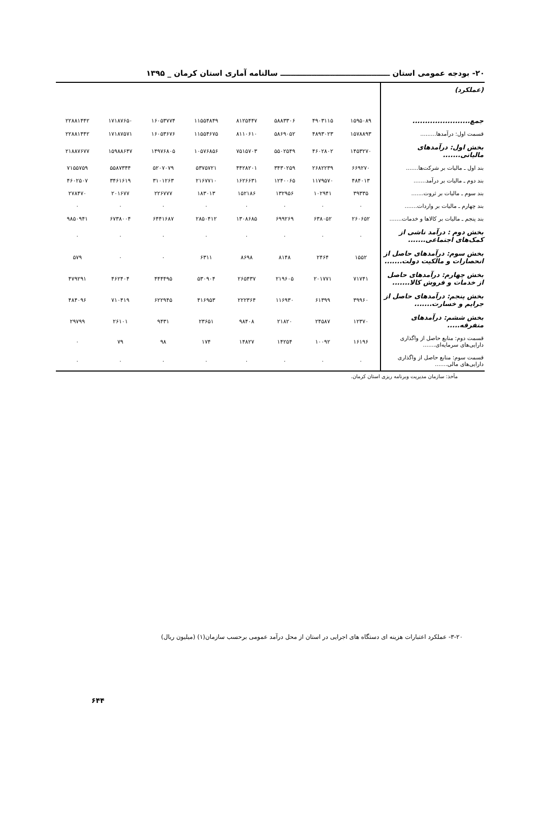۲۰- بودجه عمومی استان ــــــــــــــــــــــــــــــــــــــــــ سالنامه آماری استان کرمان _ ۱۳۹۵
| (عملکرد) | | | | | | | | |
| جمع....................... | ۱۵۹۵۰۸۹ | ۴۹۰۳۱۱۵ | ۵۸۸۳۳۰۶ | ۸۱۲۵۴۴۷ | ۱۱۵۵۴۸۴۹ | ۱۶۰۵۳۷۷۴ | ۱۷۱۸۷۶۵۰ | ۲۲۸۸۱۴۴۲ |
| قسمت اول: درآمدها......... | ۱۵۷۸۸۹۳ | ۴۸۹۳۰۲۳ | ۵۸۶۹۰۵۲ | ۸۱۱۰۶۱۰ | ۱۱۵۵۴۶۷۵ | ۱۶۰۵۳۶۷۶ | ۱۷۱۸۷۵۷۱ | ۲۲۸۸۱۴۴۲ |
| بخش اول: درآمدهای مالیاتی....... | ۱۴۵۳۲۷۰ | ۴۶۰۲۸۰۲ | ۵۵۰۲۵۴۹ | ۷۵۱۵۷۰۳ | ۱۰۵۷۶۸۵۶ | ۱۴۹۷۶۸۰۵ | ۱۵۹۸۸۶۴۷ | ۲۱۸۸۷۶۷۷ |
| بند اول ـ مالیات بر شرکت‌ها....... | ۶۶۹۲۷۰ | ۲۶۸۲۲۳۹ | ۳۴۳۰۲۵۹ | ۴۴۲۸۲۰۱ | ۵۳۷۵۷۲۱ | ۵۲۰۷۰۷۹ | ۵۵۸۷۳۴۴ | ۷۱۵۵۷۵۹ |
| بند دوم ـ مالیات بر درآمد....... | ۴۸۴۰۱۳ | ۱۱۷۹۵۷۰ | ۱۲۴۰۰۶۵ | ۱۶۲۶۶۳۱ | ۲۱۶۷۷۱۰ | ۳۱۰۱۲۶۳ | ۳۴۶۱۶۱۹ | ۴۶۰۲۵۰۷ |
| بند سوم ـ مالیات بر ثروت....... | ۳۹۳۳۵ | ۱۰۲۹۴۱ | ۱۳۲۹۵۶ | ۱۵۲۱۸۶ | ۱۸۳۰۱۳ | ۲۲۶۷۷۷ | ۲۰۱۶۷۷ | ۲۷۸۴۷۰ |
| بند چهارم ـ مالیات بر واردات....... | ۰ | ۰ | ۰ | ۰ | ۰ | ۰ | ۰ | ۰ |
| بند پنجم ـ مالیات بر کالاها و خدمات....... | ۲۶۰۶۵۲ | ۶۳۸۰۵۲ | ۶۹۹۲۶۹ | ۱۳۰۸۶۸۵ | ۲۸۵۰۴۱۲ | ۶۴۴۱۶۸۷ | ۶۷۳۸۰۰۴ | ۹۸۵۰۹۴۱ |
| بخش دوم : درآمد ناشی از کمک‌های اجتماعی....... | ۰ | ۰ | ۰ | ۰ | ۰ | ۰ | ۰ | ۰ |
| بخش سوم: درآمدهای حاصل از انحصارات و مالکیت دولت....... | ۱۵۵۲ | ۲۴۶۴ | ۸۱۴۸ | ۸۶۹۸ | ۶۳۱۱ | ۰ | ۰ | ۵۷۹ |
| بخش چهارم: درآمدهای حاصل از خدمات و فروش کالا....... | ۷۱۷۴۱ | ۲۰۱۷۷۱ | ۲۱۹۶۰۵ | ۲۶۵۴۳۷ | ۵۳۰۹۰۴ | ۴۴۴۴۹۵ | ۴۶۲۴۰۴ | ۴۷۹۲۹۱ |
| بخش پنجم: درآمدهای حاصل از جرایم و خسارت....... | ۳۹۹۶۰ | ۶۱۳۹۹ | ۱۱۶۹۳۰ | ۲۲۲۳۶۴ | ۴۱۶۹۵۳ | ۶۲۲۹۴۵ | ۷۱۰۴۱۹ | ۴۸۴۰۹۶ |
| بخش ششم: درآمدهای متفرقه..... | ۱۲۳۷۰ | ۲۴۵۸۷ | ۲۱۸۲۰ | ۹۸۴۰۸ | ۲۳۶۵۱ | ۹۴۳۱ | ۲۶۱۰۱ | ۲۹۷۹۹ |
| قسمت دوم: منابع حاصل از واگذاری دارایی‌های سرمایه‌ای....... | ۱۶۱۹۶ | ۱۰۰۹۲ | ۱۴۲۵۴ | ۱۴۸۲۷ | ۱۷۴ | ۹۸ | ۷۹ | ۰ |
| قسمت سوم: منابع حاصل از واگذاری دارایی‌های مالی....... | ۰ | ۰ | ۰ | ۰ | ۰ | ۰ | ۰ | ۰ |
مأخذ: سازمان مدیریت وبرنامه ریزی استان کرمان.
۳-۲۰- عملکرد اعتبارات هزینه ای دستگاه های اجرایی در استان از محل درآمد عمومی برحسب سازمان(۱) (میلیون ریال)
۶۴۴